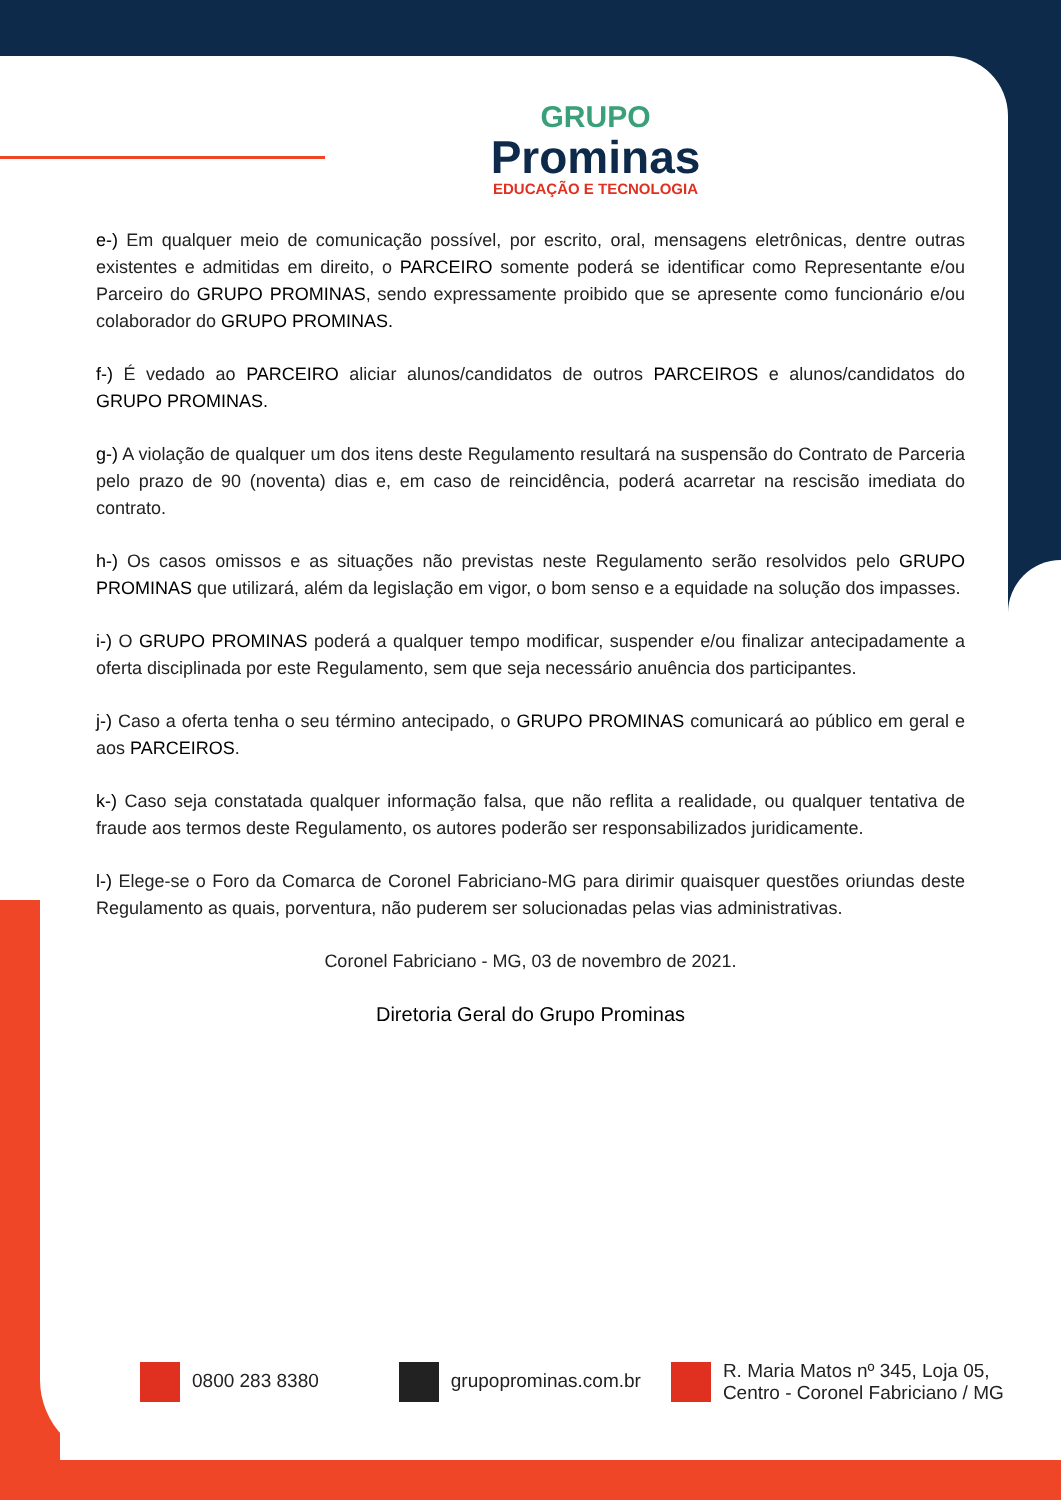GRUPO
Prominas
EDUCAÇÃO E TECNOLOGIA
e-) Em qualquer meio de comunicação possível, por escrito, oral, mensagens eletrônicas, dentre outras existentes e admitidas em direito, o PARCEIRO somente poderá se identificar como Representante e/ou Parceiro do GRUPO PROMINAS, sendo expressamente proibido que se apresente como funcionário e/ou colaborador do GRUPO PROMINAS.
f-) É vedado ao PARCEIRO aliciar alunos/candidatos de outros PARCEIROS e alunos/candidatos do GRUPO PROMINAS.
g-) A violação de qualquer um dos itens deste Regulamento resultará na suspensão do Contrato de Parceria pelo prazo de 90 (noventa) dias e, em caso de reincidência, poderá acarretar na rescisão imediata do contrato.
h-) Os casos omissos e as situações não previstas neste Regulamento serão resolvidos pelo GRUPO PROMINAS que utilizará, além da legislação em vigor, o bom senso e a equidade na solução dos impasses.
i-) O GRUPO PROMINAS poderá a qualquer tempo modificar, suspender e/ou finalizar antecipadamente a oferta disciplinada por este Regulamento, sem que seja necessário anuência dos participantes.
j-) Caso a oferta tenha o seu término antecipado, o GRUPO PROMINAS comunicará ao público em geral e aos PARCEIROS.
k-) Caso seja constatada qualquer informação falsa, que não reflita a realidade, ou qualquer tentativa de fraude aos termos deste Regulamento, os autores poderão ser responsabilizados juridicamente.
l-) Elege-se o Foro da Comarca de Coronel Fabriciano-MG para dirimir quaisquer questões oriundas deste Regulamento as quais, porventura, não puderem ser solucionadas pelas vias administrativas.
Coronel Fabriciano - MG, 03 de novembro de 2021.
Diretoria Geral do Grupo Prominas
0800 283 8380 grupoprominas.com.br
R. Maria Matos nº 345, Loja 05,
Centro - Coronel Fabriciano / MG